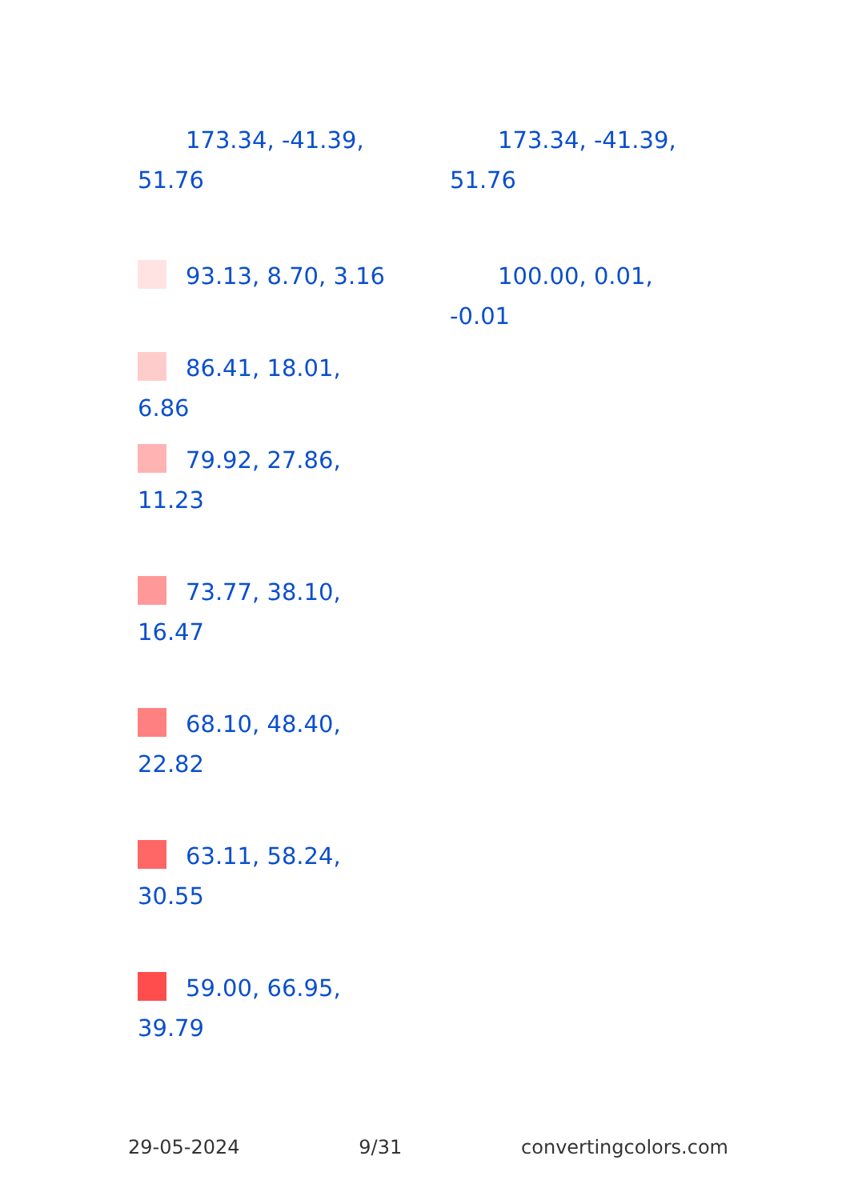173.34, -41.39, 51.76
93.13, 8.70, 3.16
86.41, 18.01, 6.86
79.92, 27.86, 11.23
73.77, 38.10, 16.47
68.10, 48.40, 22.82
63.11, 58.24, 30.55
59.00, 66.95, 39.79
173.34, -41.39, 51.76
100.00, 0.01, -0.01
29-05-2024 9/31 convertingcolors.com